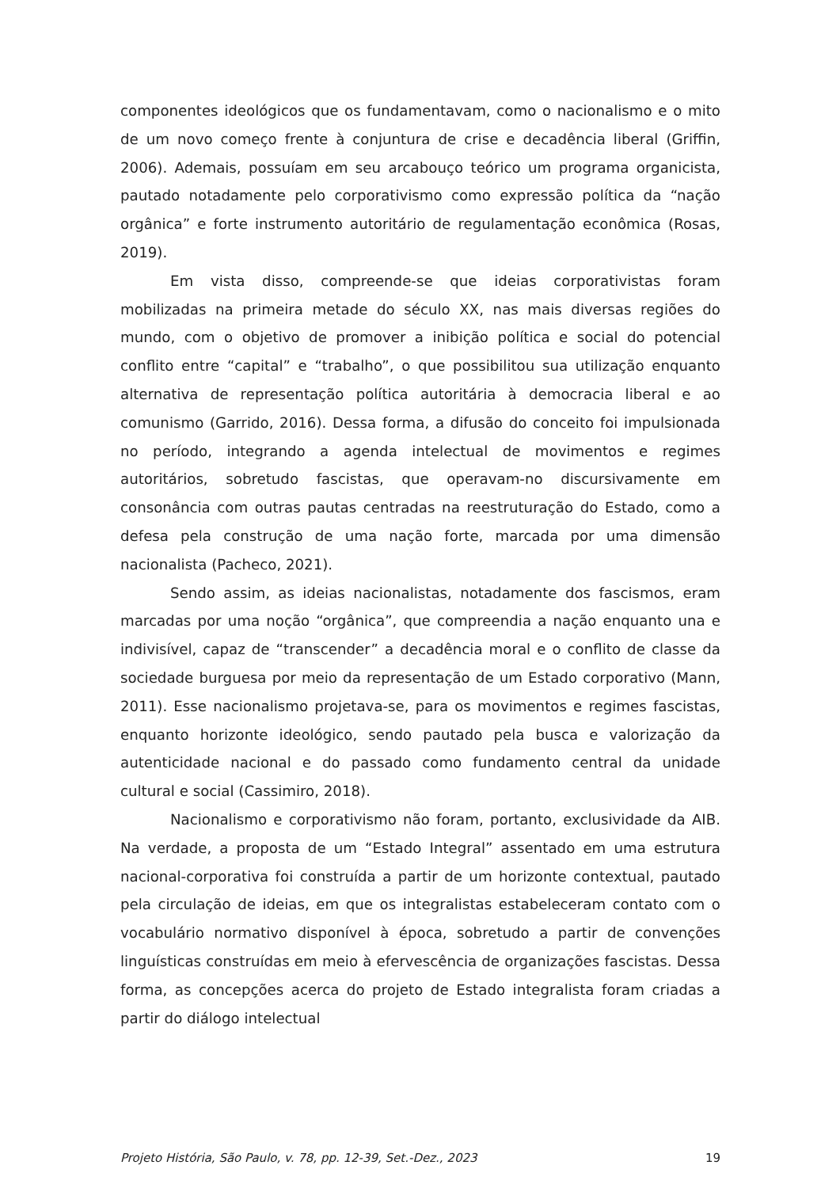componentes ideológicos que os fundamentavam, como o nacionalismo e o mito de um novo começo frente à conjuntura de crise e decadência liberal (Griffin, 2006). Ademais, possuíam em seu arcabouço teórico um programa organicista, pautado notadamente pelo corporativismo como expressão política da “nação orgânica” e forte instrumento autoritário de regulamentação econômica (Rosas, 2019).
Em vista disso, compreende-se que ideias corporativistas foram mobilizadas na primeira metade do século XX, nas mais diversas regiões do mundo, com o objetivo de promover a inibição política e social do potencial conflito entre “capital” e “trabalho”, o que possibilitou sua utilização enquanto alternativa de representação política autoritária à democracia liberal e ao comunismo (Garrido, 2016). Dessa forma, a difusão do conceito foi impulsionada no período, integrando a agenda intelectual de movimentos e regimes autoritários, sobretudo fascistas, que operavam-no discursivamente em consonância com outras pautas centradas na reestruturação do Estado, como a defesa pela construção de uma nação forte, marcada por uma dimensão nacionalista (Pacheco, 2021).
Sendo assim, as ideias nacionalistas, notadamente dos fascismos, eram marcadas por uma noção “orgânica”, que compreendia a nação enquanto una e indivisível, capaz de “transcender” a decadência moral e o conflito de classe da sociedade burguesa por meio da representação de um Estado corporativo (Mann, 2011). Esse nacionalismo projetava-se, para os movimentos e regimes fascistas, enquanto horizonte ideológico, sendo pautado pela busca e valorização da autenticidade nacional e do passado como fundamento central da unidade cultural e social (Cassimiro, 2018).
Nacionalismo e corporativismo não foram, portanto, exclusividade da AIB. Na verdade, a proposta de um “Estado Integral” assentado em uma estrutura nacional-corporativa foi construída a partir de um horizonte contextual, pautado pela circulação de ideias, em que os integralistas estabeleceram contato com o vocabulário normativo disponível à época, sobretudo a partir de convenções linguísticas construídas em meio à efervescência de organizações fascistas. Dessa forma, as concepções acerca do projeto de Estado integralista foram criadas a partir do diálogo intelectual
Projeto História, São Paulo, v. 78, pp. 12-39, Set.-Dez., 2023 19